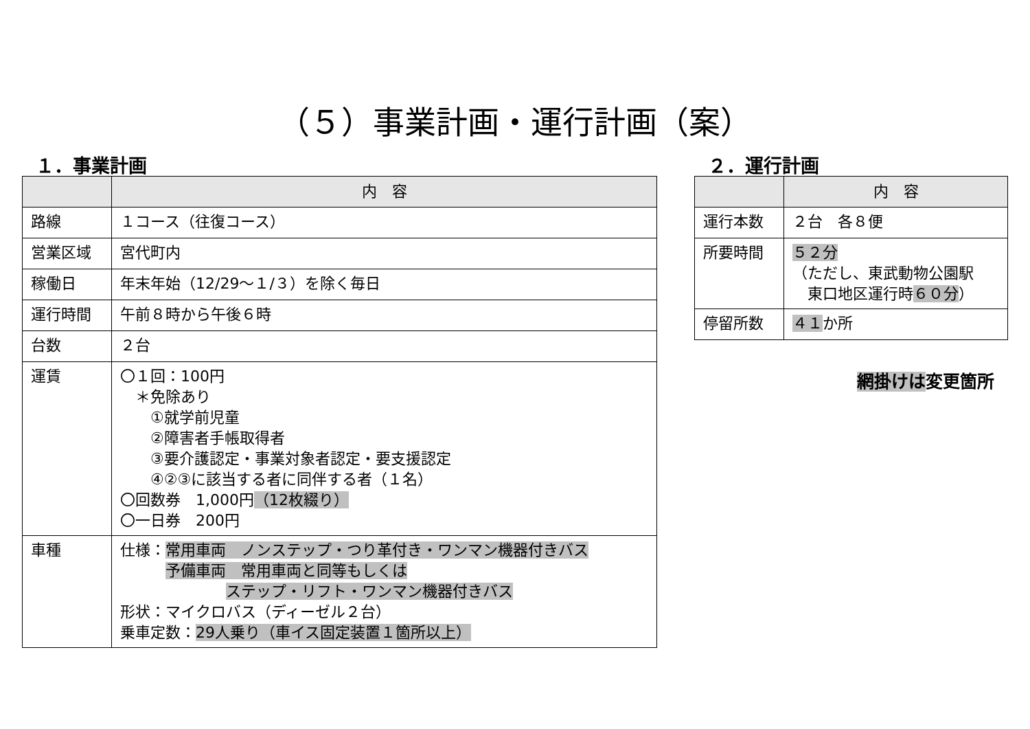（５）事業計画・運行計画（案）
１．事業計画
| | 内 容 |
| --- | --- |
| 路線 | １コース（往復コース） |
| 営業区域 | 宮代町内 |
| 稼働日 | 年末年始（12/29～１/３）を除く毎日 |
| 運行時間 | 午前８時から午後６時 |
| 台数 | ２台 |
| 運賃 | 〇１回：100円 ＊免除あり ①就学前児童 ②障害者手帳取得者 ③要介護認定・事業対象者認定・要支援認定 ④②③に該当する者に同伴する者（１名） 〇回数券 1,000円 （12枚綴り） 〇一日券 200円 |
| 車種 | 仕様： 常用車両 ノンステップ・つり革付き・ワンマン機器付きバス 予備車両 常用車両と同等もしくは ステップ・リフト・ワンマン機器付きバス 形状：マイクロバス（ディーゼル２台） 乗車定数： 29人乗り（車イス固定装置１箇所以上） |
２．運行計画
| | 内 容 |
| --- | --- |
| 運行本数 | ２台 各８便 |
| 所要時間 | ５２分 （ただし、東武動物公園駅 東口地区運行時 ６０分 ） |
| 停留所数 | ４１ か所 |
網掛けは変更箇所